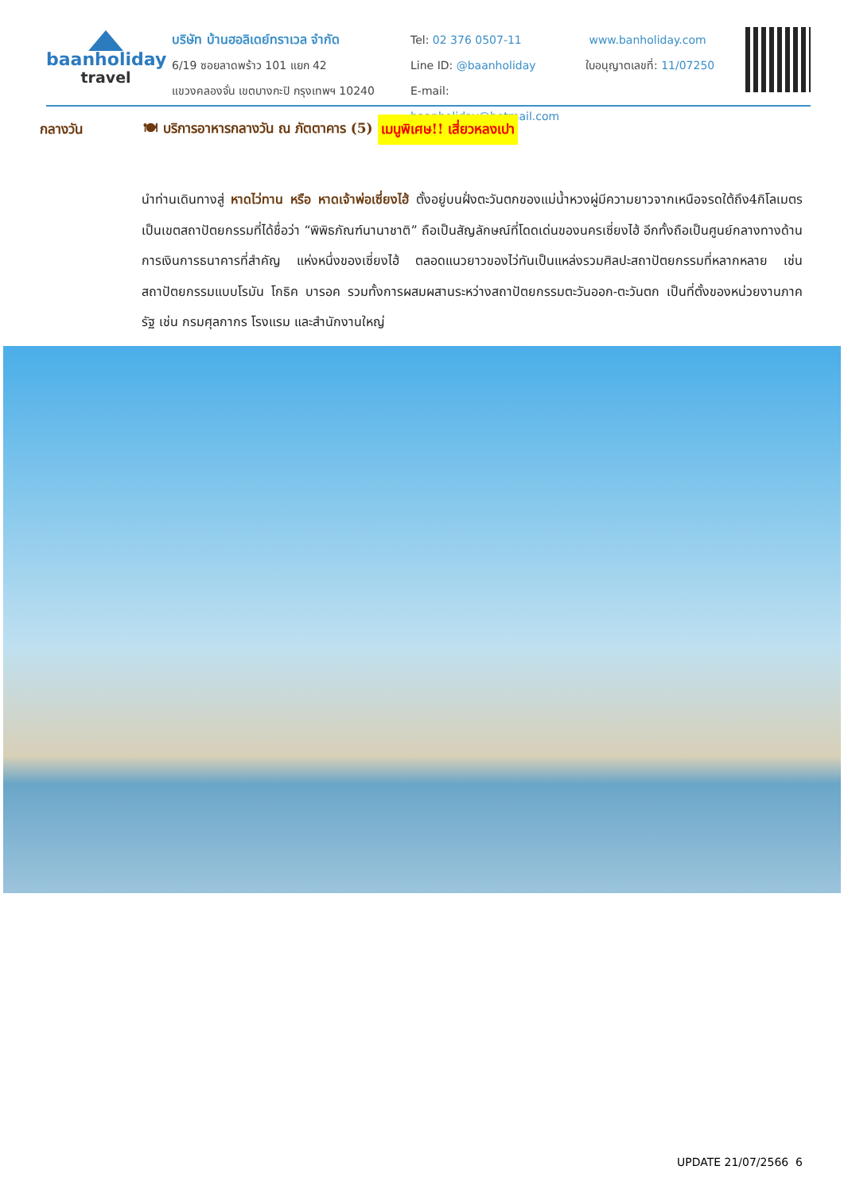baanholiday
travel
บริษัท บ้านฮอลิเดย์ทราเวล จำกัด
6/19 ซอยลาดพร้าว 101 แยก 42
แขวงคลองจั่น เขตบางกะปิ กรุงเทพฯ 10240
Tel: 02 376 0507-11
Line ID: @baanholiday
E-mail: baanholiday@hotmail.com
www.banholiday.com
ใบอนุญาตเลขที่: 11/07250
กลางวัน 🍽 บริการอาหารกลางวัน ณ ภัตตาคาร (5) เมนูพิเศษ!! เสี่ยวหลงเปา
นำท่านเดินทางสู่ หาดไว่ทาน หรือ หาดเจ้าพ่อเซี่ยงไฮ้ ตั้งอยู่บนฝั่งตะวันตกของแม่น้ำหวงผู่มีความยาวจากเหนือจรดใต้ถึง4กิโลเมตรเป็นเขตสถาปัตยกรรมที่ได้ชื่อว่า “พิพิธภัณฑ์นานาชาติ” ถือเป็นสัญลักษณ์ที่โดดเด่นของนครเซี่ยงไฮ้ อีกทั้งถือเป็นศูนย์กลางทางด้านการเงินการธนาคารที่สำคัญ แห่งหนึ่งของเซี่ยงไฮ้ ตลอดแนวยาวของไว่ทันเป็นแหล่งรวมศิลปะสถาปัตยกรรมที่หลากหลาย เช่น สถาปัตยกรรมแบบโรมัน โกธิค บารอค รวมทั้งการผสมผสานระหว่างสถาปัตยกรรมตะวันออก-ตะวันตก เป็นที่ตั้งของหน่วยงานภาครัฐ เช่น กรมศุลกากร โรงแรม และสำนักงานใหญ่
UPDATE 21/07/2566 6